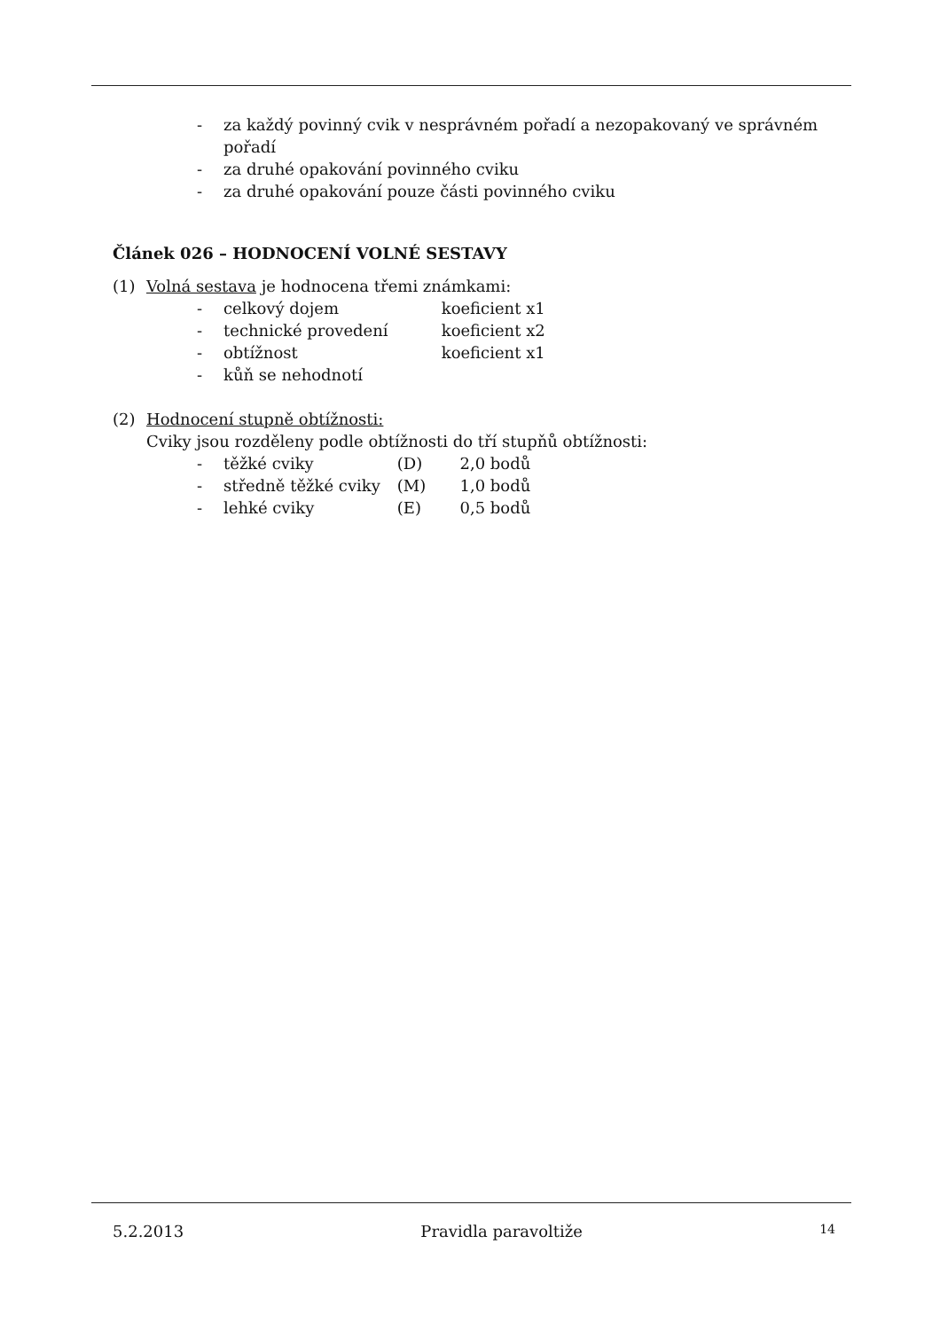- za každý povinný cvik v nesprávném pořadí a nezopakovaný ve správném pořadí
- za druhé opakování povinného cviku
- za druhé opakování pouze části povinného cviku
Článek 026 – HODNOCENÍ VOLNÉ SESTAVY
(1) Volná sestava je hodnocena třemi známkami:
- celkový dojem koeficient x1
- technické provedení koeficient x2
- obtížnost koeficient x1
- kůň se nehodnotí
(2) Hodnocení stupně obtížnosti:
Cviky jsou rozděleny podle obtížnosti do tří stupňů obtížnosti:
- těžké cviky (D) 2,0 bodů
- středně těžké cviky (M) 1,0 bodů
- lehké cviky (E) 0,5 bodů
5.2.2013 Pravidla paravoltiže 14